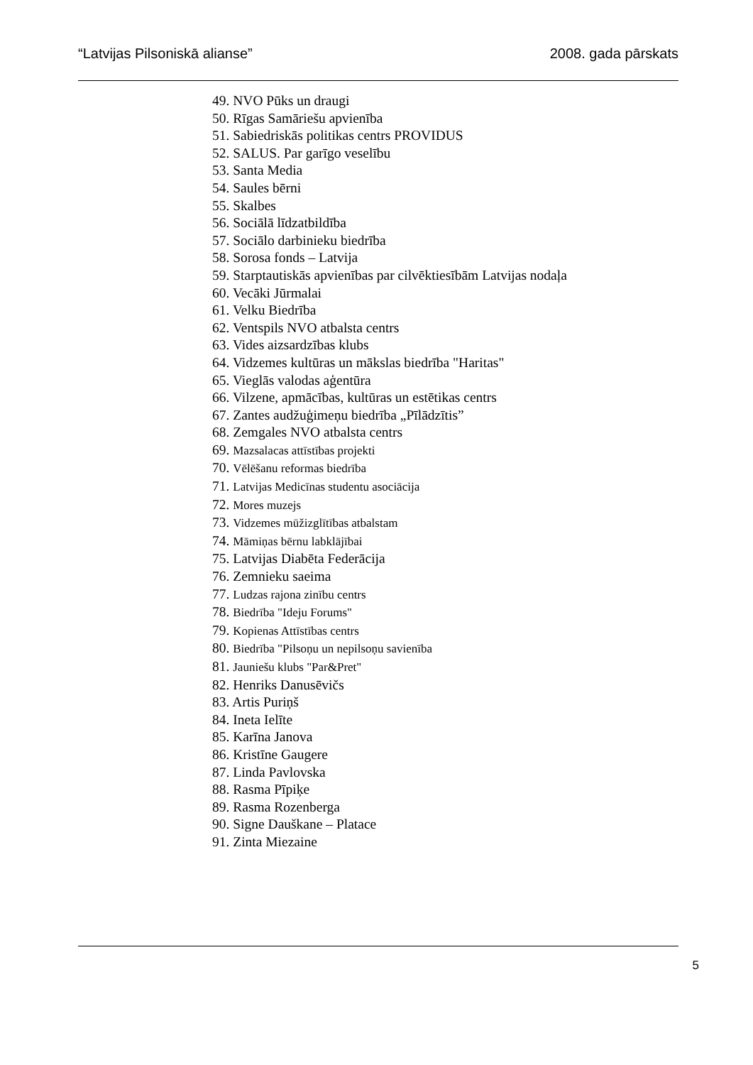“Latvijas Pilsoniskā alianse” 2008. gada pārskats
49. NVO Pūks un draugi
50. Rīgas Samāriešu apvienība
51. Sabiedriskās politikas centrs PROVIDUS
52. SALUS. Par garīgo veselību
53. Santa Media
54. Saules bērni
55. Skalbes
56. Sociālā līdzatbildība
57. Sociālo darbinieku biedrība
58. Sorosa fonds – Latvija
59. Starptautiskās apvienības par cilvēktiesībām Latvijas nodaļa
60. Vecāki Jūrmalai
61. Velku Biedrība
62. Ventspils NVO atbalsta centrs
63. Vides aizsardzības klubs
64. Vidzemes kultūras un mākslas biedrība "Haritas"
65. Vieglās valodas aģentūra
66. Vilzene, apmācības, kultūras un estētikas centrs
67. Zantes audžuģimeņu biedrība „Pīlādzītis”
68. Zemgales NVO atbalsta centrs
69. Mazsalacas attīstības projekti
70. Vēlēšanu reformas biedrība
71. Latvijas Medicīnas studentu asociācija
72. Mores muzejs
73. Vidzemes mūžizglītības atbalstam
74. Māmiņas bērnu labklājībai
75. Latvijas Diabēta Federācija
76. Zemnieku saeima
77. Ludzas rajona zinību centrs
78. Biedrība "Ideju Forums"
79. Kopienas Attīstības centrs
80. Biedrība "Pilsoņu un nepilsoņu savienība
81. Jauniešu klubs "Par&Pret"
82. Henriks Danusēvičs
83. Artis Puriņš
84. Ineta Ielīte
85. Karīna Janova
86. Kristīne Gaugere
87. Linda Pavlovska
88. Rasma Pīpiķe
89. Rasma Rozenberga
90. Signe Dauškane – Platace
91. Zinta Miezaine
5